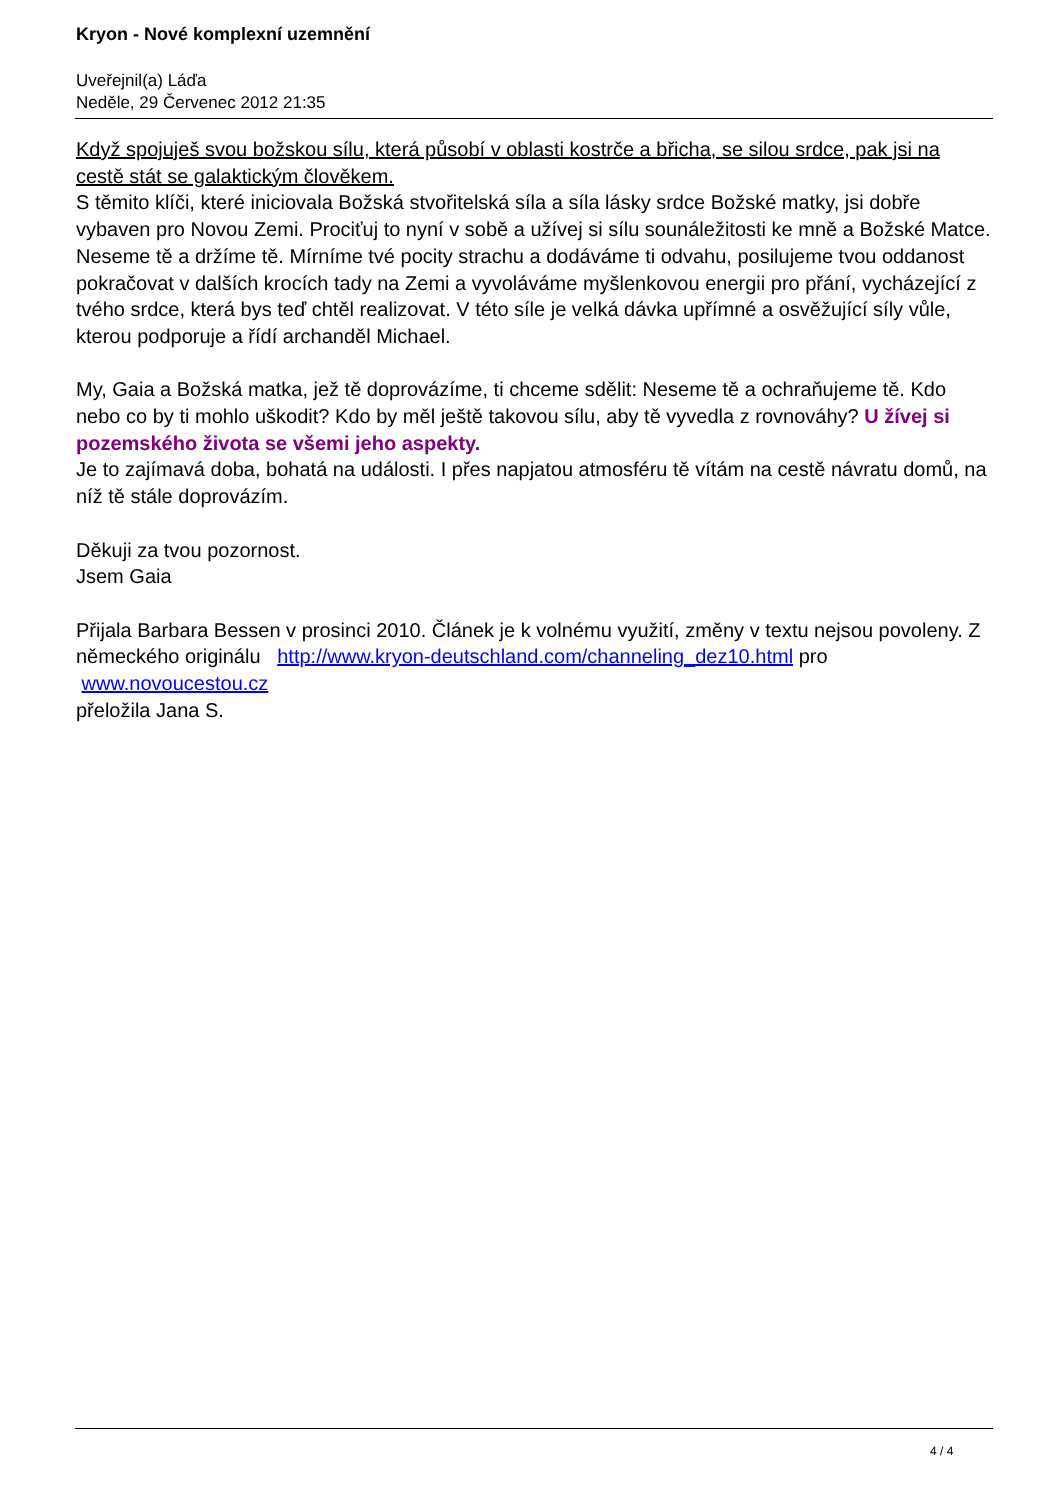Kryon - Nové komplexní uzemnění
Uveřejnil(a) Láďa
Neděle, 29 Červenec 2012 21:35
Když spojuješ svou božskou sílu, která působí v oblasti kostrče a břicha, se silou srdce, pak jsi na cestě stát se galaktickým člověkem.
S těmito klíči, které iniciovala Božská stvořitelská síla a síla lásky srdce Božské matky, jsi dobře vybaven pro Novou Zemi. Prociťuj to nyní v sobě a užívej si sílu sounáležitosti ke mně a Božské Matce. Neseme tě a držíme tě. Mírníme tvé pocity strachu a dodáváme ti odvahu, posilujeme tvou oddanost pokračovat v dalších krocích tady na Zemi a vyvoláváme myšlenkovou energii pro přání, vycházející z tvého srdce, která bys teď chtěl realizovat. V této síle je velká dávka upřímné a osvěžující síly vůle, kterou podporuje a řídí archanděl Michael.
My, Gaia a Božská matka, jež tě doprovázíme, ti chceme sdělit: Neseme tě a ochraňujeme tě. Kdo nebo co by ti mohlo uškodit? Kdo by měl ještě takovou sílu, aby tě vyvedla z rovnováhy? U žívej si pozemského života se všemi jeho aspekty.
Je to zajímavá doba, bohatá na události. I přes napjatou atmosféru tě vítám na cestě návratu domů, na níž tě stále doprovázím.
Děkuji za tvou pozornost.
Jsem Gaia
Přijala Barbara Bessen v prosinci 2010. Článek je k volnému využití, změny v textu nejsou povoleny. Z německého originálu http://www.kryon-deutschland.com/channeling_dez10.html pro
www.novoucestou.cz
přeložila Jana S.
4 / 4